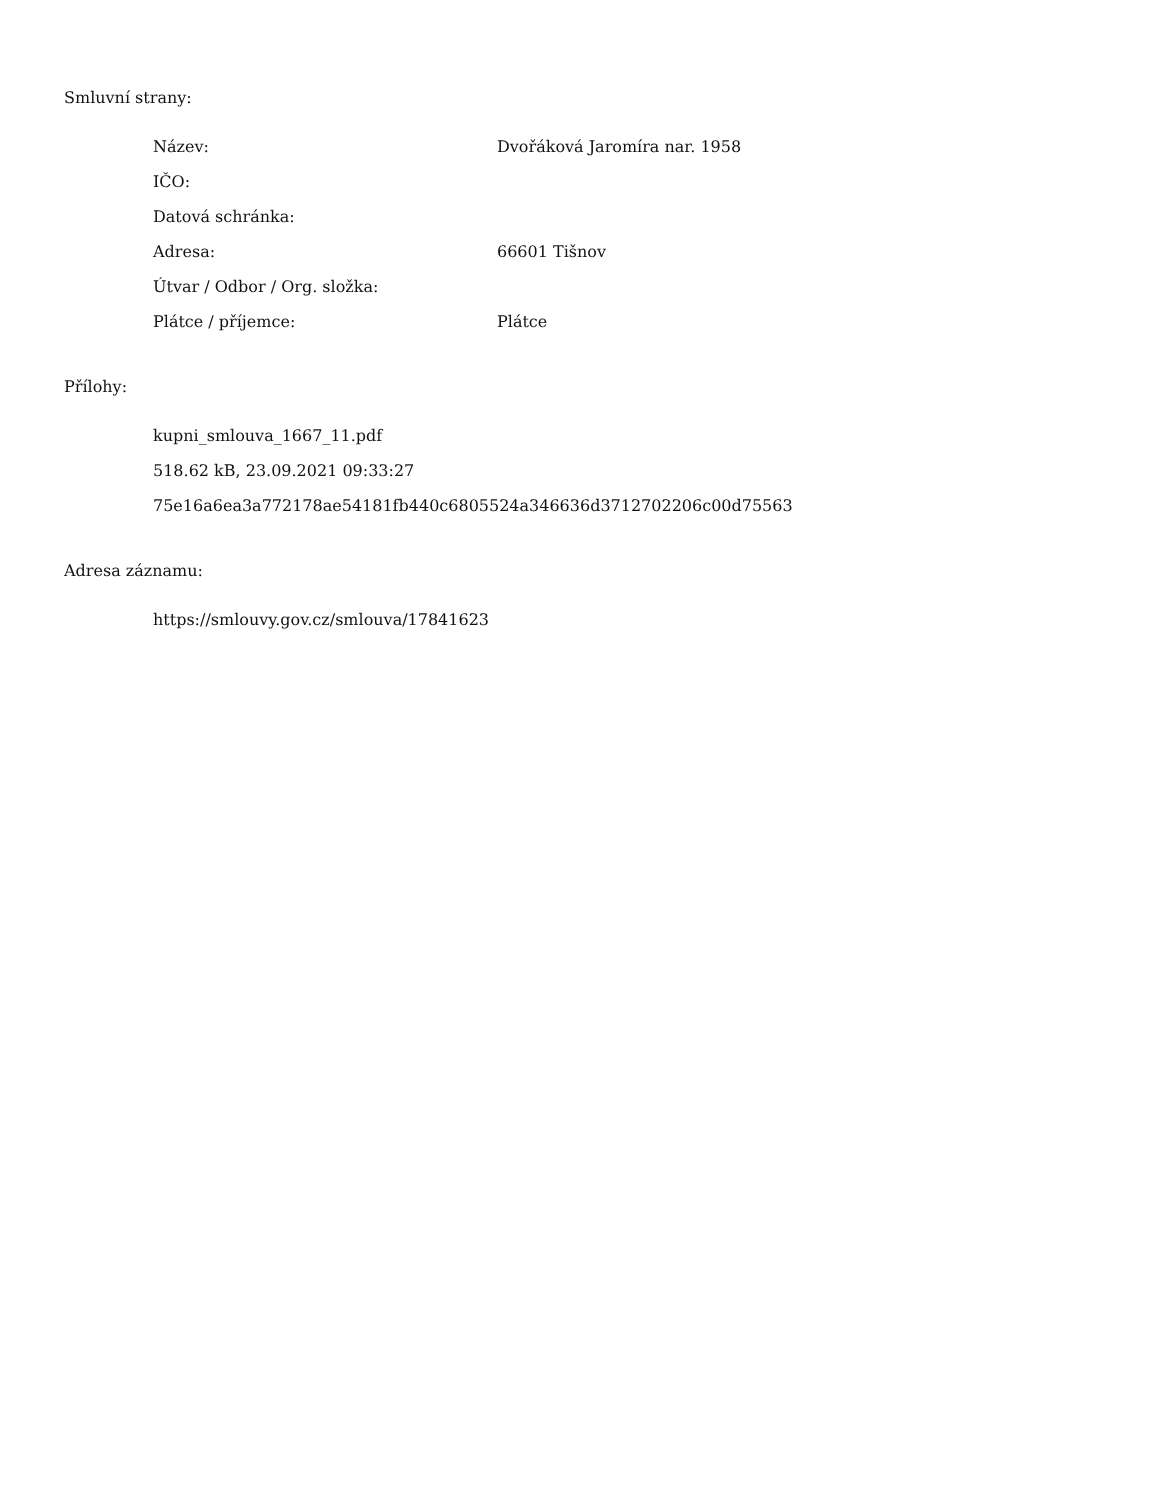Smluvní strany:
| Název: | Dvořáková Jaromíra nar. 1958 |
| IČO: | |
| Datová schránka: | |
| Adresa: | 66601 Tišnov |
| Útvar / Odbor / Org. složka: | |
| Plátce / příjemce: | Plátce |
Přílohy:
kupni_smlouva_1667_11.pdf
518.62 kB, 23.09.2021 09:33:27
75e16a6ea3a772178ae54181fb440c6805524a346636d3712702206c00d75563
Adresa záznamu:
https://smlouvy.gov.cz/smlouva/17841623